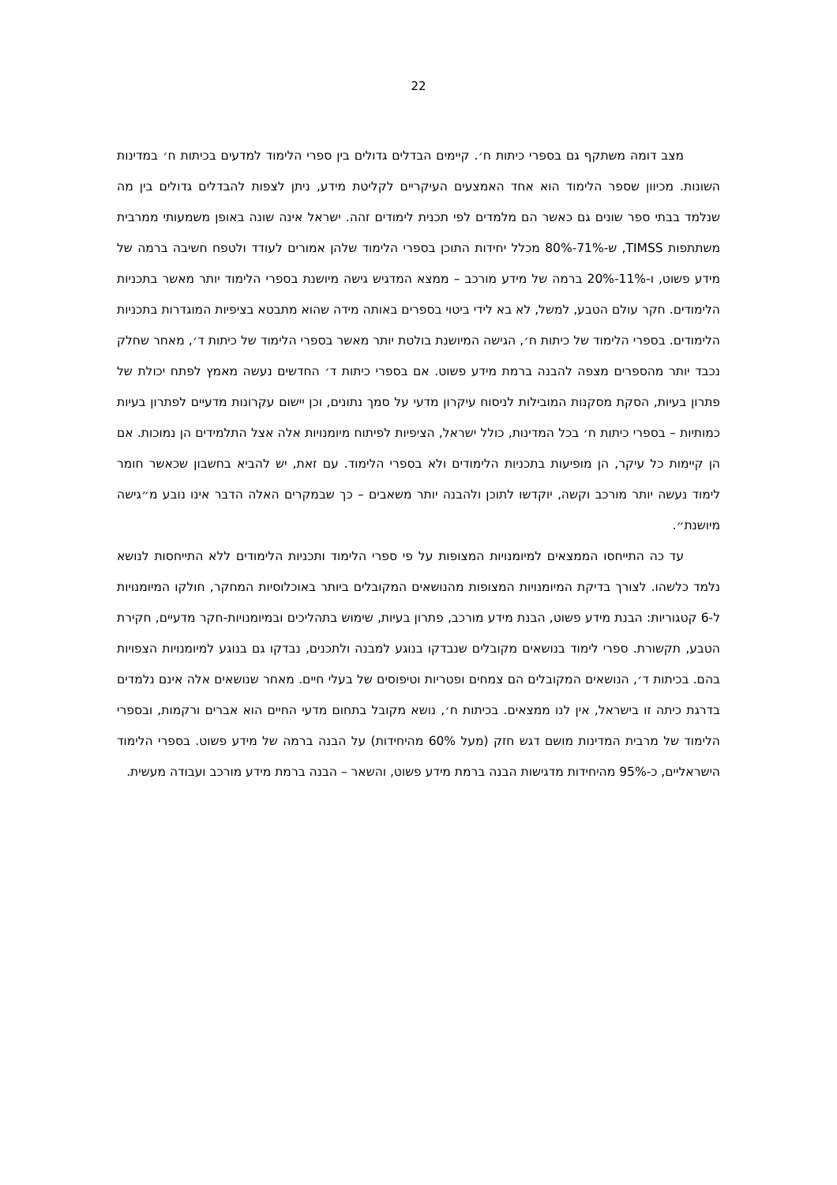22
מצב דומה משתקף גם בספרי כיתות ח׳. קיימים הבדלים גדולים בין ספרי הלימוד למדעים בכיתות ח׳ במדינות השונות. מכיוון שספר הלימוד הוא אחד האמצעים העיקריים לקליטת מידע, ניתן לצפות להבדלים גדולים בין מה שנלמד בבתי ספר שונים גם כאשר הם מלמדים לפי תכנית לימודים זהה. ישראל אינה שונה באופן משמעותי ממרבית משתתפות TIMSS, ש-71%-80% מכלל יחידות התוכן בספרי הלימוד שלהן אמורים לעודד ולטפח חשיבה ברמה של מידע פשוט, ו-11%-20% ברמה של מידע מורכב – ממצא המדגיש גישה מיושנת בספרי הלימוד יותר מאשר בתכניות הלימודים. חקר עולם הטבע, למשל, לא בא לידי ביטוי בספרים באותה מידה שהוא מתבטא בציפיות המוגדרות בתכניות הלימודים. בספרי הלימוד של כיתות ח׳, הגישה המיושנת בולטת יותר מאשר בספרי הלימוד של כיתות ד׳, מאחר שחלק נכבד יותר מהספרים מצפה להבנה ברמת מידע פשוט. אם בספרי כיתות ד׳ החדשים נעשה מאמץ לפתח יכולת של פתרון בעיות, הסקת מסקנות המובילות לניסוח עיקרון מדעי על סמך נתונים, וכן יישום עקרונות מדעיים לפתרון בעיות כמותיות – בספרי כיתות ח׳ בכל המדינות, כולל ישראל, הציפיות לפיתוח מיומנויות אלה אצל התלמידים הן נמוכות. אם הן קיימות כל עיקר, הן מופיעות בתכניות הלימודים ולא בספרי הלימוד. עם זאת, יש להביא בחשבון שכאשר חומר לימוד נעשה יותר מורכב וקשה, יוקדשו לתוכן ולהבנה יותר משאבים – כך שבמקרים האלה הדבר אינו נובע מ״גישה מיושנת״.
עד כה התייחסו הממצאים למיומנויות המצופות על פי ספרי הלימוד ותכניות הלימודים ללא התייחסות לנושא נלמד כלשהו. לצורך בדיקת המיומנויות המצופות מהנושאים המקובלים ביותר באוכלוסיות המחקר, חולקו המיומנויות ל-6 קטגוריות: הבנת מידע פשוט, הבנת מידע מורכב, פתרון בעיות, שימוש בתהליכים ובמיומנויות-חקר מדעיים, חקירת הטבע, תקשורת. ספרי לימוד בנושאים מקובלים שנבדקו בנוגע למבנה ולתכנים, נבדקו גם בנוגע למיומנויות הצפויות בהם. בכיתות ד׳, הנושאים המקובלים הם צמחים ופטריות וטיפוסים של בעלי חיים. מאחר שנושאים אלה אינם נלמדים בדרגת כיתה זו בישראל, אין לנו ממצאים. בכיתות ח׳, נושא מקובל בתחום מדעי החיים הוא אברים ורקמות, ובספרי הלימוד של מרבית המדינות מושם דגש חזק (מעל 60% מהיחידות) על הבנה ברמה של מידע פשוט. בספרי הלימוד הישראליים, כ-95% מהיחידות מדגישות הבנה ברמת מידע פשוט, והשאר – הבנה ברמת מידע מורכב ועבודה מעשית.